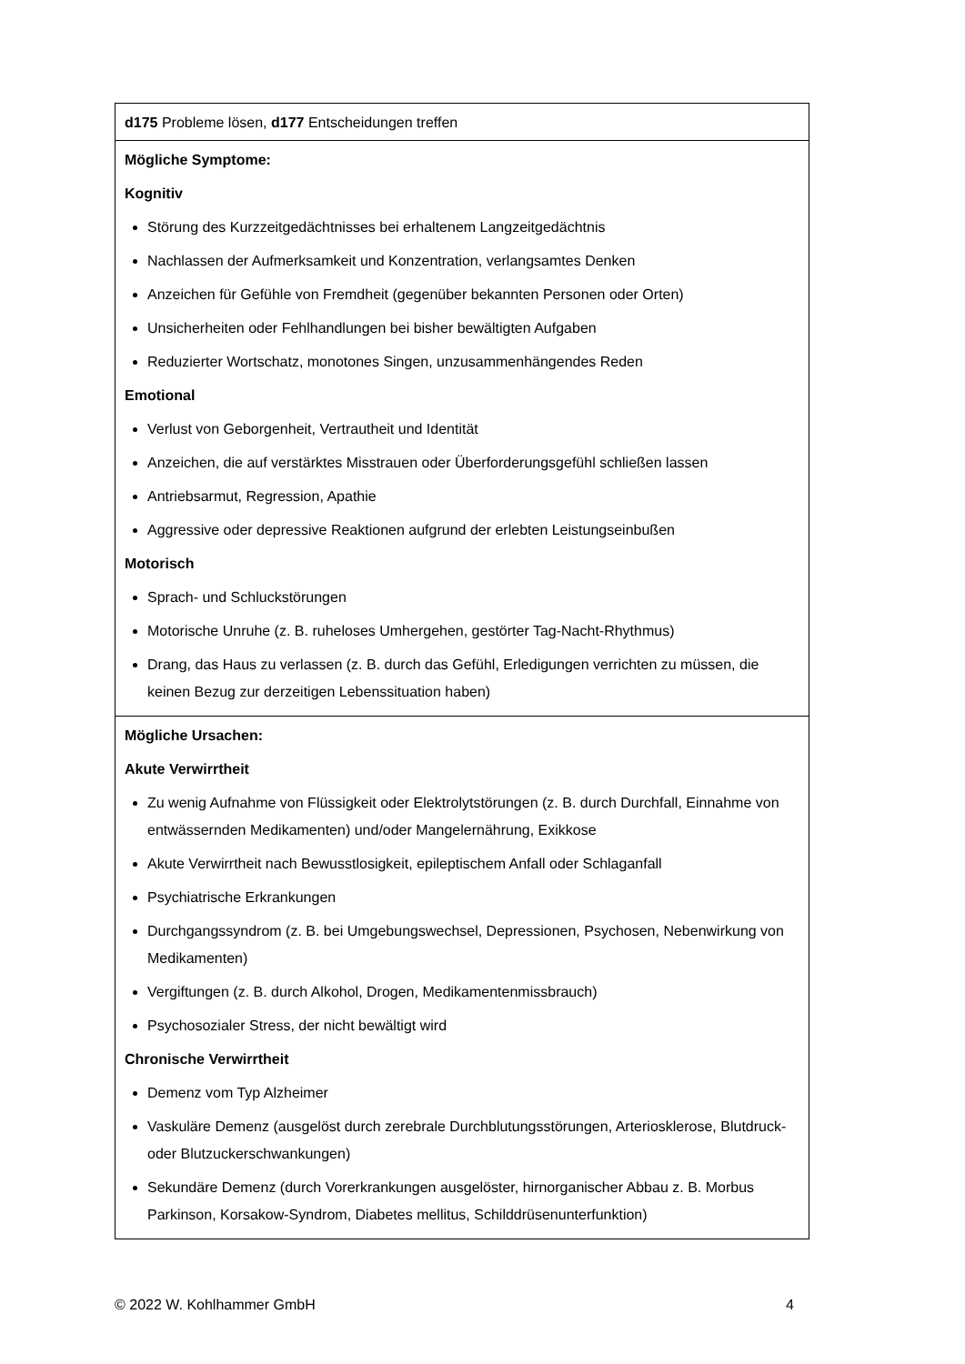| d175 Probleme lösen, d177 Entscheidungen treffen |
| Mögliche Symptome: Kognitiv Störung des Kurzzeitgedächtnisses bei erhaltenem Langzeitgedächtnis Nachlassen der Aufmerksamkeit und Konzentration, verlangsamtes Denken Anzeichen für Gefühle von Fremdheit (gegenüber bekannten Personen oder Orten) Unsicherheiten oder Fehlhandlungen bei bisher bewältigten Aufgaben Reduzierter Wortschatz, monotones Singen, unzusammenhängendes Reden Emotional Verlust von Geborgenheit, Vertrautheit und Identität Anzeichen, die auf verstärktes Misstrauen oder Überforderungsgefühl schließen lassen Antriebsarmut, Regression, Apathie Aggressive oder depressive Reaktionen aufgrund der erlebten Leistungseinbußen Motorisch Sprach- und Schluckstörungen Motorische Unruhe (z. B. ruheloses Umhergehen, gestörter Tag-Nacht-Rhythmus) Drang, das Haus zu verlassen (z. B. durch das Gefühl, Erledigungen verrichten zu müssen, die keinen Bezug zur derzeitigen Lebenssituation haben) |
| Mögliche Ursachen: Akute Verwirrtheit Zu wenig Aufnahme von Flüssigkeit oder Elektrolytstörungen (z. B. durch Durchfall, Einnahme von entwässernden Medikamenten) und/oder Mangelernährung, Exikkose Akute Verwirrtheit nach Bewusstlosigkeit, epileptischem Anfall oder Schlaganfall Psychiatrische Erkrankungen Durchgangssyndrom (z. B. bei Umgebungswechsel, Depressionen, Psychosen, Nebenwirkung von Medikamenten) Vergiftungen (z. B. durch Alkohol, Drogen, Medikamentenmissbrauch) Psychosozialer Stress, der nicht bewältigt wird Chronische Verwirrtheit Demenz vom Typ Alzheimer Vaskuläre Demenz (ausgelöst durch zerebrale Durchblutungsstörungen, Arteriosklerose, Blutdruck- oder Blutzuckerschwankungen) Sekundäre Demenz (durch Vorerkrankungen ausgelöster, hirnorganischer Abbau z. B. Morbus Parkinson, Korsakow-Syndrom, Diabetes mellitus, Schilddrüsenunterfunktion) |
© 2022 W. Kohlhammer GmbH 4